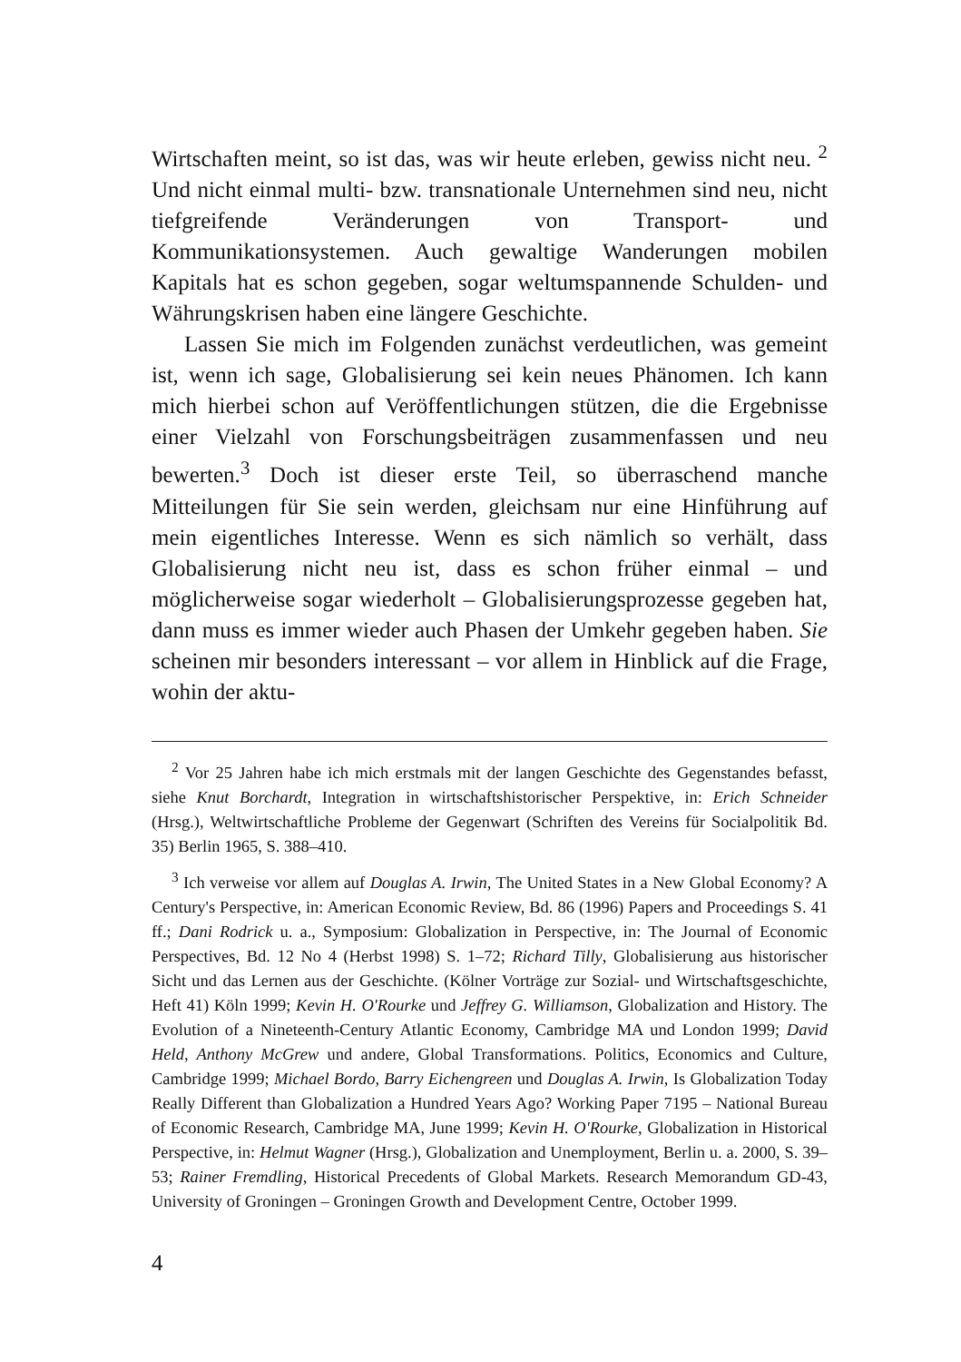Wirtschaften meint, so ist das, was wir heute erleben, gewiss nicht neu. <sup>2</sup> Und nicht einmal multi- bzw. transnationale Unternehmen sind neu, nicht tiefgreifende Veränderungen von Transport- und Kommunikationsystemen. Auch gewaltige Wanderungen mobilen Kapitals hat es schon gegeben, sogar weltumspannende Schulden- und Währungskrisen haben eine längere Geschichte.
Lassen Sie mich im Folgenden zunächst verdeutlichen, was gemeint ist, wenn ich sage, Globalisierung sei kein neues Phänomen. Ich kann mich hierbei schon auf Veröffentlichungen stützen, die die Ergebnisse einer Vielzahl von Forschungsbeiträgen zusammenfassen und neu bewerten.<sup>3</sup> Doch ist dieser erste Teil, so überraschend manche Mitteilungen für Sie sein werden, gleichsam nur eine Hinführung auf mein eigentliches Interesse. Wenn es sich nämlich so verhält, dass Globalisierung nicht neu ist, dass es schon früher einmal – und möglicherweise sogar wiederholt – Globalisierungsprozesse gegeben hat, dann muss es immer wieder auch Phasen der Umkehr gegeben haben. Sie scheinen mir besonders interessant – vor allem in Hinblick auf die Frage, wohin der aktu-
<sup>2</sup> Vor 25 Jahren habe ich mich erstmals mit der langen Geschichte des Gegenstandes befasst, siehe Knut Borchardt, Integration in wirtschaftshistorischer Perspektive, in: Erich Schneider (Hrsg.), Weltwirtschaftliche Probleme der Gegenwart (Schriften des Vereins für Socialpolitik Bd. 35) Berlin 1965, S. 388–410.
<sup>3</sup> Ich verweise vor allem auf Douglas A. Irwin, The United States in a New Global Economy? A Century's Perspective, in: American Economic Review, Bd. 86 (1996) Papers and Proceedings S. 41 ff.; Dani Rodrick u. a., Symposium: Globalization in Perspective, in: The Journal of Economic Perspectives, Bd. 12 No 4 (Herbst 1998) S. 1–72; Richard Tilly, Globalisierung aus historischer Sicht und das Lernen aus der Geschichte. (Kölner Vorträge zur Sozial- und Wirtschaftsgeschichte, Heft 41) Köln 1999; Kevin H. O'Rourke und Jeffrey G. Williamson, Globalization and History. The Evolution of a Nineteenth-Century Atlantic Economy, Cambridge MA und London 1999; David Held, Anthony McGrew und andere, Global Transformations. Politics, Economics and Culture, Cambridge 1999; Michael Bordo, Barry Eichengreen und Douglas A. Irwin, Is Globalization Today Really Different than Globalization a Hundred Years Ago? Working Paper 7195 – National Bureau of Economic Research, Cambridge MA, June 1999; Kevin H. O'Rourke, Globalization in Historical Perspective, in: Helmut Wagner (Hrsg.), Globalization and Unemployment, Berlin u. a. 2000, S. 39–53; Rainer Fremdling, Historical Precedents of Global Markets. Research Memorandum GD-43, University of Groningen – Groningen Growth and Development Centre, October 1999.
4